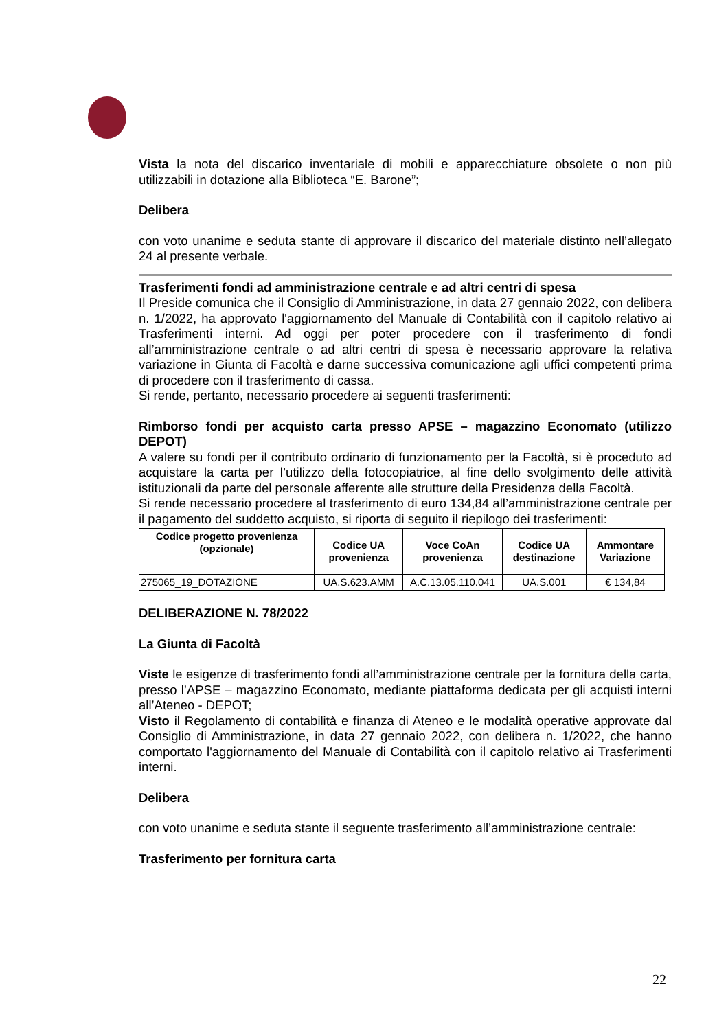Vista la nota del discarico inventariale di mobili e apparecchiature obsolete o non più utilizzabili in dotazione alla Biblioteca “E. Barone”;
Delibera
con voto unanime e seduta stante di approvare il discarico del materiale distinto nell’allegato 24 al presente verbale.
Trasferimenti fondi ad amministrazione centrale e ad altri centri di spesa
Il Preside comunica che il Consiglio di Amministrazione, in data 27 gennaio 2022, con delibera n. 1/2022, ha approvato l'aggiornamento del Manuale di Contabilità con il capitolo relativo ai Trasferimenti interni. Ad oggi per poter procedere con il trasferimento di fondi all’amministrazione centrale o ad altri centri di spesa è necessario approvare la relativa variazione in Giunta di Facoltà e darne successiva comunicazione agli uffici competenti prima di procedere con il trasferimento di cassa.
Si rende, pertanto, necessario procedere ai seguenti trasferimenti:
Rimborso fondi per acquisto carta presso APSE – magazzino Economato (utilizzo DEPOT)
A valere su fondi per il contributo ordinario di funzionamento per la Facoltà, si è proceduto ad acquistare la carta per l’utilizzo della fotocopiatrice, al fine dello svolgimento delle attività istituzionali da parte del personale afferente alle strutture della Presidenza della Facoltà.
Si rende necessario procedere al trasferimento di euro 134,84 all’amministrazione centrale per il pagamento del suddetto acquisto, si riporta di seguito il riepilogo dei trasferimenti:
| Codice progetto provenienza (opzionale) | Codice UA provenienza | Voce CoAn provenienza | Codice UA destinazione | Ammontare Variazione |
| --- | --- | --- | --- | --- |
| 275065_19_DOTAZIONE | UA.S.623.AMM | A.C.13.05.110.041 | UA.S.001 | € 134,84 |
DELIBERAZIONE N. 78/2022
La Giunta di Facoltà
Viste le esigenze di trasferimento fondi all’amministrazione centrale per la fornitura della carta, presso l’APSE – magazzino Economato, mediante piattaforma dedicata per gli acquisti interni all’Ateneo - DEPOT;
Visto il Regolamento di contabilità e finanza di Ateneo e le modalità operative approvate dal Consiglio di Amministrazione, in data 27 gennaio 2022, con delibera n. 1/2022, che hanno comportato l'aggiornamento del Manuale di Contabilità con il capitolo relativo ai Trasferimenti interni.
Delibera
con voto unanime e seduta stante il seguente trasferimento all’amministrazione centrale:
Trasferimento per fornitura carta
22